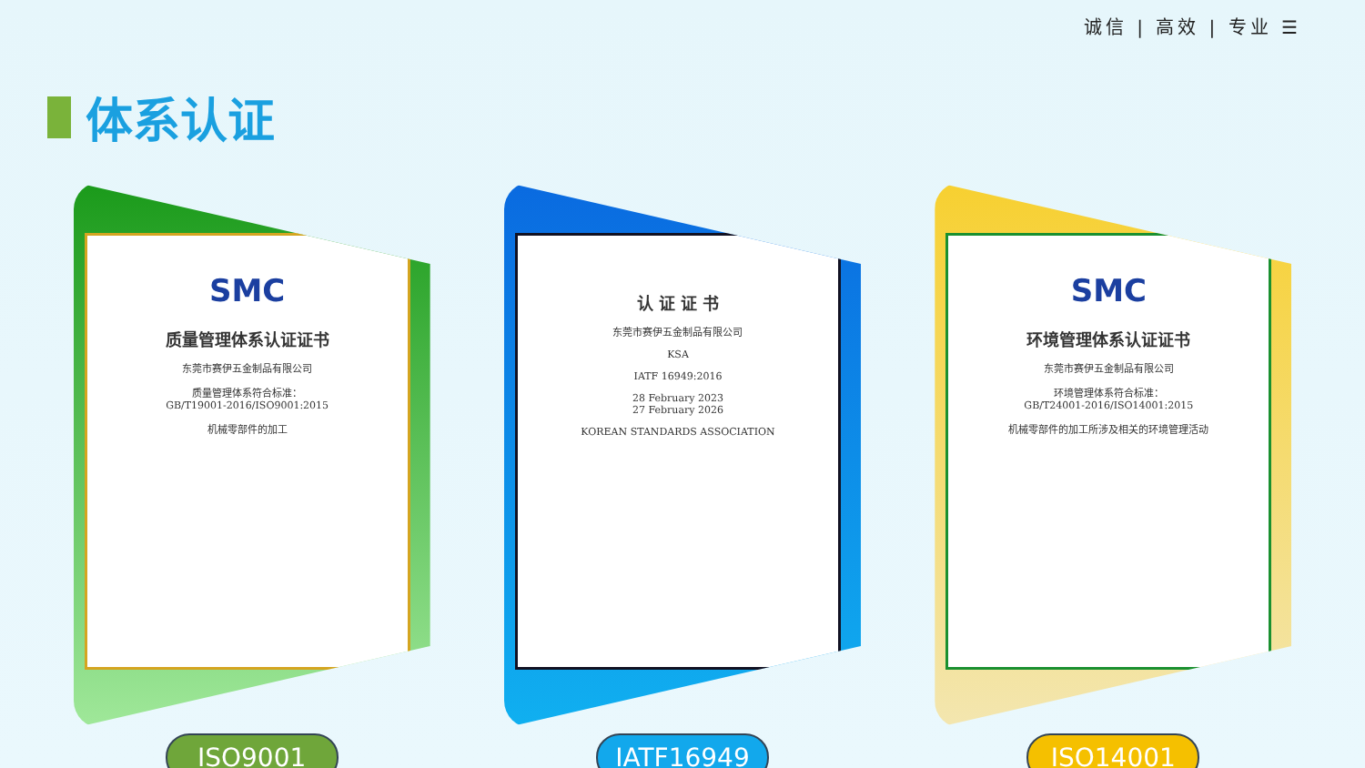诚信 | 高效 | 专业 ☰
体系认证
SMC
质量管理体系认证证书
东莞市赛伊五金制品有限公司
质量管理体系符合标准：
GB/T19001-2016/ISO9001:2015
机械零部件的加工
ISO9001
认 证 证 书
东莞市赛伊五金制品有限公司
KSA
IATF 16949:2016
28 February 2023
27 February 2026
KOREAN STANDARDS ASSOCIATION
IATF16949
SMC
环境管理体系认证证书
东莞市赛伊五金制品有限公司
环境管理体系符合标准：
GB/T24001-2016/ISO14001:2015
机械零部件的加工所涉及相关的环境管理活动
ISO14001